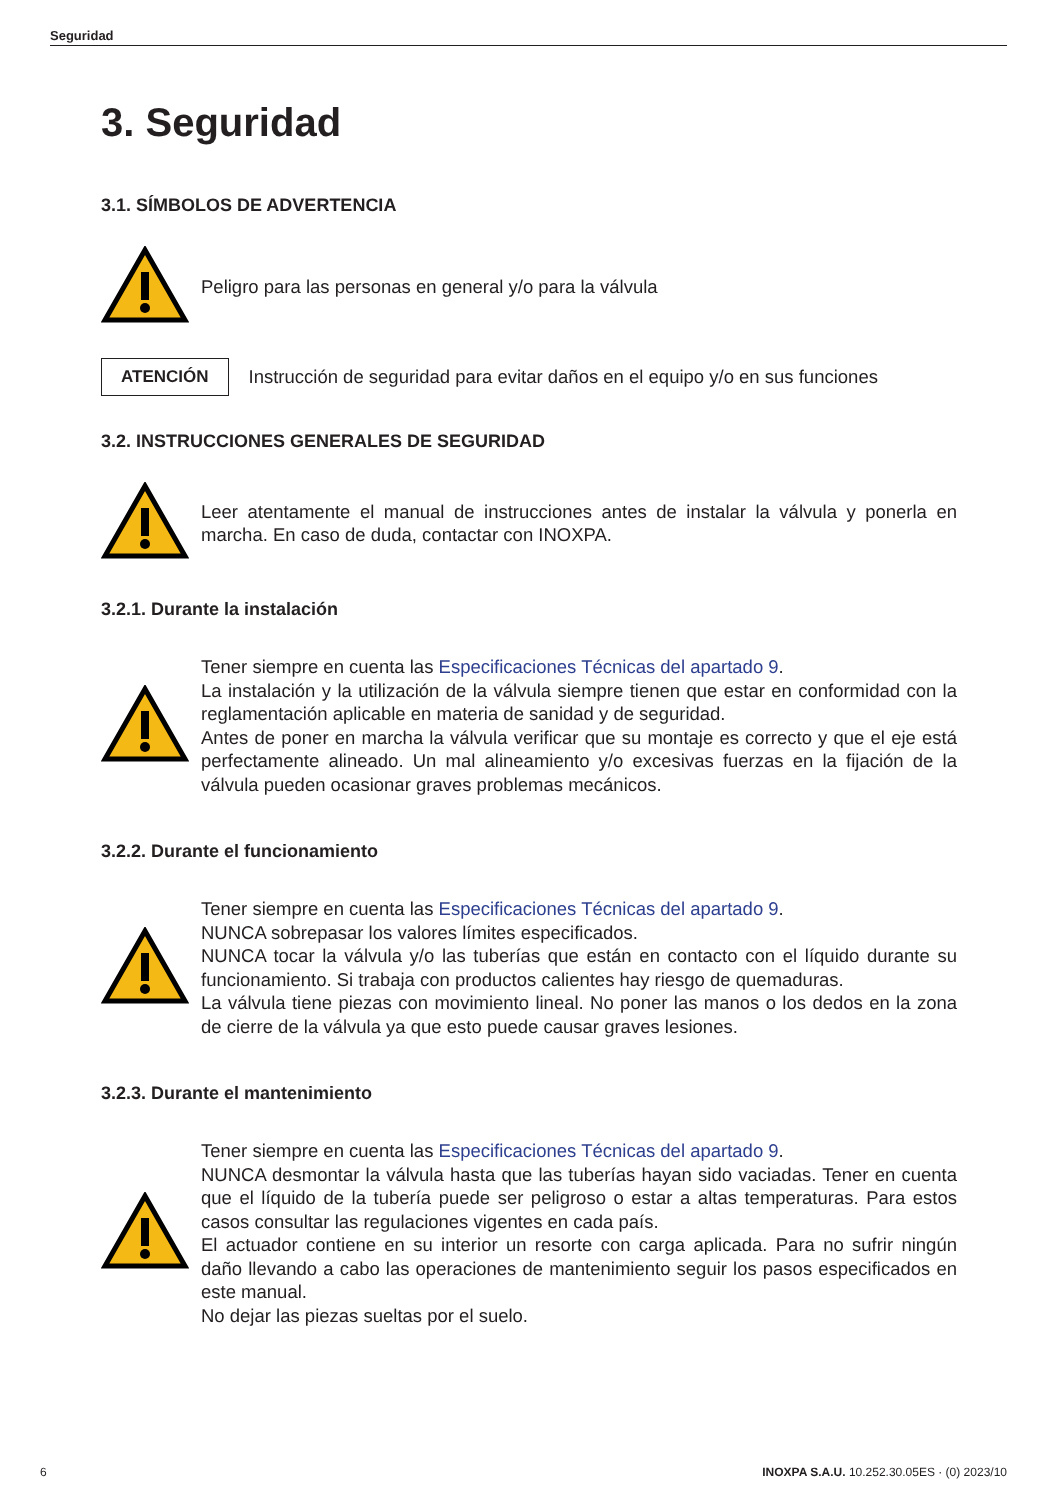Seguridad
3. Seguridad
3.1. SÍMBOLOS DE ADVERTENCIA
Peligro para las personas en general y/o para la válvula
ATENCIÓN
Instrucción de seguridad para evitar daños en el equipo y/o en sus funciones
3.2. INSTRUCCIONES GENERALES DE SEGURIDAD
Leer atentamente el manual de instrucciones antes de instalar la válvula y ponerla en marcha. En caso de duda, contactar con INOXPA.
3.2.1. Durante la instalación
Tener siempre en cuenta las Especificaciones Técnicas del apartado 9.
La instalación y la utilización de la válvula siempre tienen que estar en conformidad con la reglamentación aplicable en materia de sanidad y de seguridad.
Antes de poner en marcha la válvula verificar que su montaje es correcto y que el eje está perfectamente alineado. Un mal alineamiento y/o excesivas fuerzas en la fijación de la válvula pueden ocasionar graves problemas mecánicos.
3.2.2. Durante el funcionamiento
Tener siempre en cuenta las Especificaciones Técnicas del apartado 9.
NUNCA sobrepasar los valores límites especificados.
NUNCA tocar la válvula y/o las tuberías que están en contacto con el líquido durante su funcionamiento. Si trabaja con productos calientes hay riesgo de quemaduras.
La válvula tiene piezas con movimiento lineal. No poner las manos o los dedos en la zona de cierre de la válvula ya que esto puede causar graves lesiones.
3.2.3. Durante el mantenimiento
Tener siempre en cuenta las Especificaciones Técnicas del apartado 9.
NUNCA desmontar la válvula hasta que las tuberías hayan sido vaciadas. Tener en cuenta que el líquido de la tubería puede ser peligroso o estar a altas temperaturas. Para estos casos consultar las regulaciones vigentes en cada país.
El actuador contiene en su interior un resorte con carga aplicada. Para no sufrir ningún daño llevando a cabo las operaciones de mantenimiento seguir los pasos especificados en este manual.
No dejar las piezas sueltas por el suelo.
6 INOXPA S.A.U. 10.252.30.05ES · (0) 2023/10